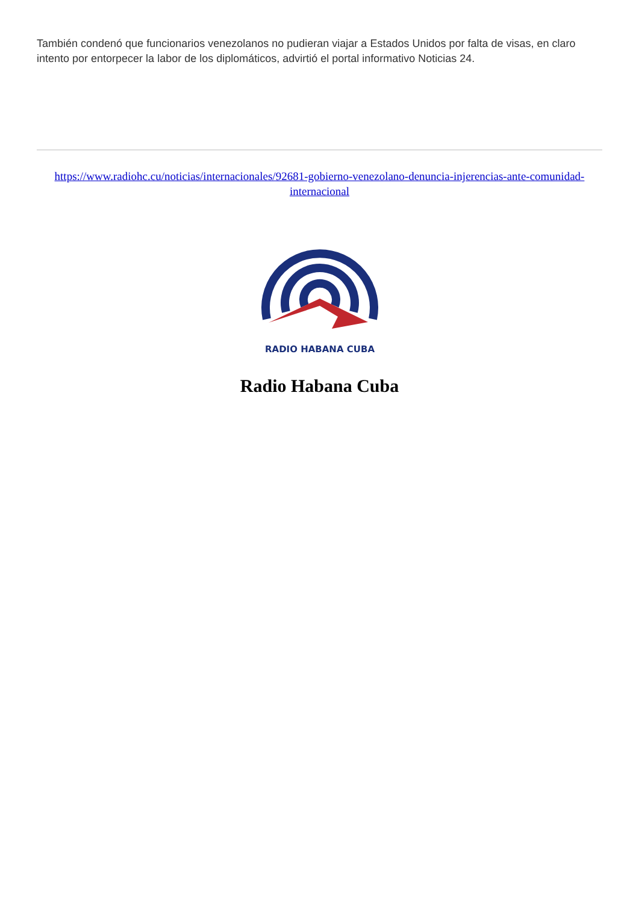También condenó que funcionarios venezolanos no pudieran viajar a Estados Unidos por falta de visas, en claro intento por entorpecer la labor de los diplomáticos, advirtió el portal informativo Noticias 24.
https://www.radiohc.cu/noticias/internacionales/92681-gobierno-venezolano-denuncia-injerencias-ante-comunidad-internacional
RADIO HABANA CUBA
Radio Habana Cuba